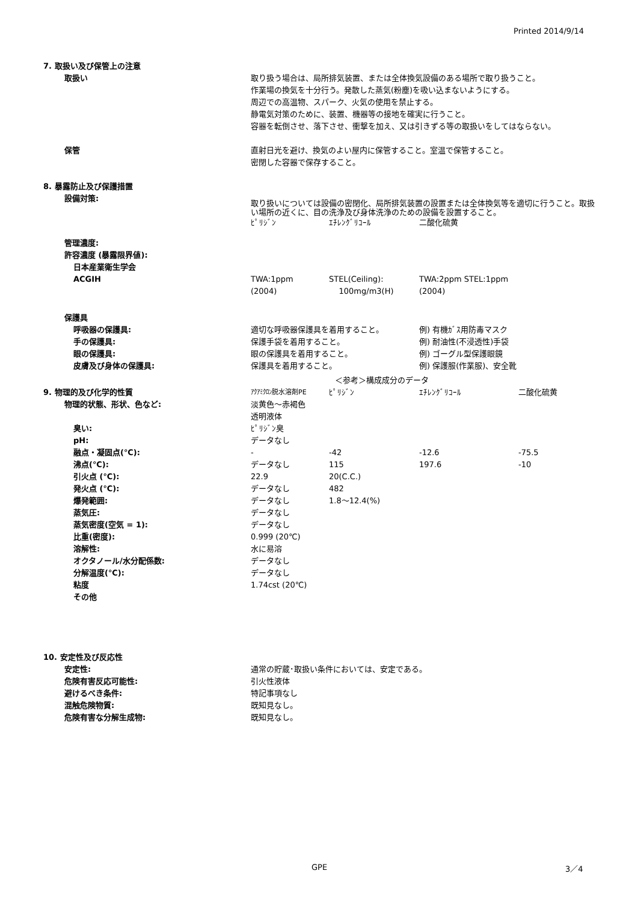Printed 2014/9/14
| 7. 取扱い及び保管上の注意 | | | | |
| 取扱い | 取り扱う場合は、局所排気装置、または全体換気設備のある場所で取り扱うこと。 作業場の換気を十分行う。発散した蒸気(粉塵)を吸い込まないようにする。 周辺での高温物、スパーク、火気の使用を禁止する。 静電気対策のために、装置、機器等の接地を確実に行うこと。 容器を転倒させ、落下させ、衝撃を加え、又は引きずる等の取扱いをしてはならない。 | | | |
| 保管 | 直射日光を避け、換気のよい屋内に保管すること。室温で保管すること。 密閉した容器で保存すること。 | | | |
| 8. 暴露防止及び保護措置 | | | | |
| 設備対策: | 取り扱いについては設備の密閉化、局所排気装置の設置または全体換気等を適切に行うこと。取扱い場所の近くに、目の洗浄及び身体洗浄のための設備を設置すること。 | | | |
| | ﾋﾟﾘｼﾞﾝ | ｴﾁﾚﾝｸﾞﾘｺｰﾙ | 二酸化硫黄 | |
| 管理濃度: | | | | |
| 許容濃度 (暴露限界値): | | | | |
| 日本産業衛生学会 | | | | |
| ACGIH | TWA:1ppm (2004) | STEL(Ceiling): 100mg/m3(H) | TWA:2ppm STEL:1ppm (2004) | |
| 保護具 | | | | |
| 呼吸器の保護具: | 適切な呼吸器保護具を着用すること。 | | 例) 有機ｶﾞｽ用防毒マスク | |
| 手の保護具: | 保護手袋を着用すること。 | | 例) 耐油性(不浸透性)手袋 | |
| 眼の保護具: | 眼の保護具を着用すること。 | | 例) ゴーグル型保護眼鏡 | |
| 皮膚及び身体の保護具: | 保護具を着用すること。 | | 例) 保護服(作業服)、安全靴 | |
| | | ＜参考＞構成成分のデータ | | |
| 9. 物理的及び化学的性質 | ｱｸｱﾐｸﾛﾝ脱水溶剤PE | ﾋﾟﾘｼﾞﾝ | ｴﾁﾚﾝｸﾞﾘｺｰﾙ | 二酸化硫黄 |
| 物理的状態、形状、色など: | 淡黄色～赤褐色 透明液体 | | | |
| 臭い: | ﾋﾟﾘｼﾞﾝ臭 | | | |
| pH: | データなし | | | |
| 融点・凝固点(℃): | - | -42 | -12.6 | -75.5 |
| 沸点(℃): | データなし | 115 | 197.6 | -10 |
| 引火点 (℃): | 22.9 | 20(C.C.) | | |
| 発火点 (℃): | データなし | 482 | | |
| 爆発範囲: | データなし | 1.8～12.4(%) | | |
| 蒸気圧: | データなし | | | |
| 蒸気密度(空気 = 1): | データなし | | | |
| 比重(密度): | 0.999 (20℃) | | | |
| 溶解性: | 水に易溶 | | | |
| オクタノール/水分配係数: | データなし | | | |
| 分解温度(℃): | データなし | | | |
| 粘度 | 1.74cst (20℃) | | | |
| その他 | | | | |
| 10. 安定性及び反応性 | | | | |
| 安定性: | 通常の貯蔵･取扱い条件においては、安定である。 | | | |
| 危険有害反応可能性: | 引火性液体 | | | |
| 避けるべき条件: | 特記事項なし | | | |
| 混触危険物質: | 既知見なし。 | | | |
| 危険有害な分解生成物: | 既知見なし。 | | | |
GPE 3／4